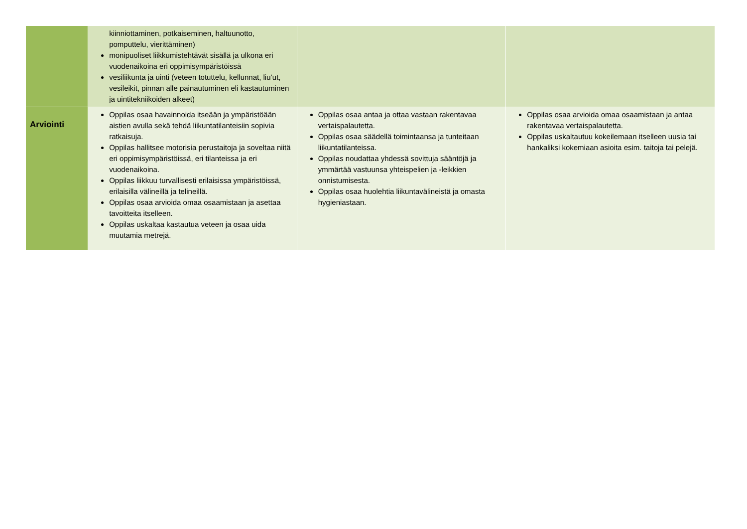| | kiinniottaminen, potkaiseminen, haltuunotto, pomputtelu, vierittäminen) monipuoliset liikkumistehtävät sisällä ja ulkona eri vuodenaikoina eri oppimisympäristöissä vesiliikunta ja uinti (veteen totuttelu, kellunnat, liu’ut, vesileikit, pinnan alle painautuminen eli kastautuminen ja uintitekniikoiden alkeet) | | |
| Arviointi | Oppilas osaa havainnoida itseään ja ympäristöään aistien avulla sekä tehdä liikuntatilanteisiin sopivia ratkaisuja. Oppilas hallitsee motorisia perustaitoja ja soveltaa niitä eri oppimisympäristöissä, eri tilanteissa ja eri vuodenaikoina. Oppilas liikkuu turvallisesti erilaisissa ympäristöissä, erilaisilla välineillä ja telineillä. Oppilas osaa arvioida omaa osaamistaan ja asettaa tavoitteita itselleen. Oppilas uskaltaa kastautua veteen ja osaa uida muutamia metrejä. | Oppilas osaa antaa ja ottaa vastaan rakentavaa vertaispalautetta. Oppilas osaa säädellä toimintaansa ja tunteitaan liikuntatilanteissa. Oppilas noudattaa yhdessä sovittuja sääntöjä ja ymmärtää vastuunsa yhteispelien ja -leikkien onnistumisesta. Oppilas osaa huolehtia liikuntavälineistä ja omasta hygieniastaan. | Oppilas osaa arvioida omaa osaamistaan ja antaa rakentavaa vertaispalautetta. Oppilas uskaltautuu kokeilemaan itselleen uusia tai hankaliksi kokemiaan asioita esim. taitoja tai pelejä. |